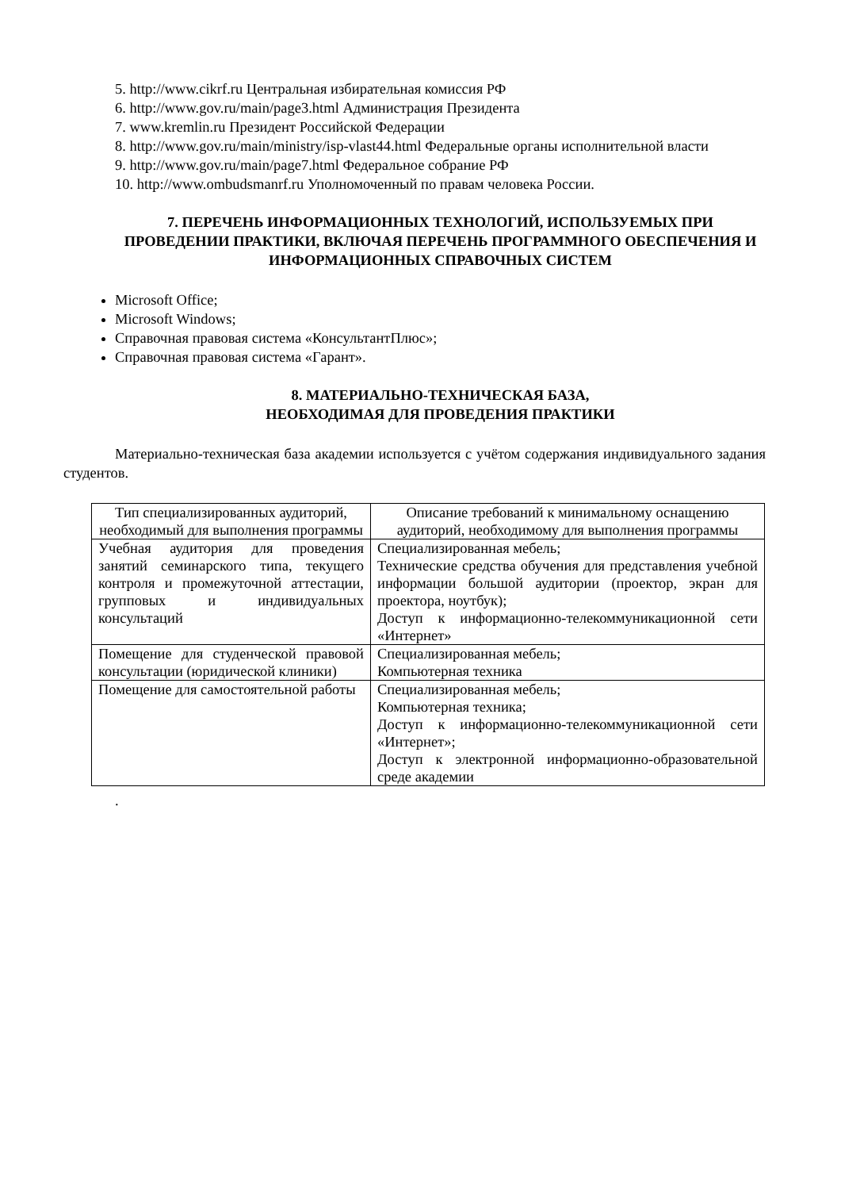5. http://www.cikrf.ru Центральная избирательная комиссия РФ
6. http://www.gov.ru/main/page3.html Администрация Президента
7. www.kremlin.ru Президент Российской Федерации
8. http://www.gov.ru/main/ministry/isp-vlast44.html Федеральные органы исполнительной власти
9. http://www.gov.ru/main/page7.html Федеральное собрание РФ
10. http://www.ombudsmanrf.ru Уполномоченный по правам человека России.
7. ПЕРЕЧЕНЬ ИНФОРМАЦИОННЫХ ТЕХНОЛОГИЙ, ИСПОЛЬЗУЕМЫХ ПРИ ПРОВЕДЕНИИ ПРАКТИКИ, ВКЛЮЧАЯ ПЕРЕЧЕНЬ ПРОГРАММНОГО ОБЕСПЕЧЕНИЯ И ИНФОРМАЦИОННЫХ СПРАВОЧНЫХ СИСТЕМ
Microsoft Office;
Microsoft Windows;
Справочная правовая система «КонсультантПлюс»;
Справочная правовая система «Гарант».
8. МАТЕРИАЛЬНО-ТЕХНИЧЕСКАЯ БАЗА,
НЕОБХОДИМАЯ ДЛЯ ПРОВЕДЕНИЯ ПРАКТИКИ
Материально-техническая база академии используется с учётом содержания индивидуального задания студентов.
| Тип специализированных аудиторий, необходимый для выполнения программы | Описание требований к минимальному оснащению аудиторий, необходимому для выполнения программы |
| Учебная аудитория для проведения занятий семинарского типа, текущего контроля и промежуточной аттестации, групповых и индивидуальных консультаций | Специализированная мебель; Технические средства обучения для представления учебной информации большой аудитории (проектор, экран для проектора, ноутбук); Доступ к информационно-телекоммуникационной сети «Интернет» |
| Помещение для студенческой правовой консультации (юридической клиники) | Специализированная мебель; Компьютерная техника |
| Помещение для самостоятельной работы | Специализированная мебель; Компьютерная техника; Доступ к информационно-телекоммуникационной сети «Интернет»; Доступ к электронной информационно-образовательной среде академии |
.